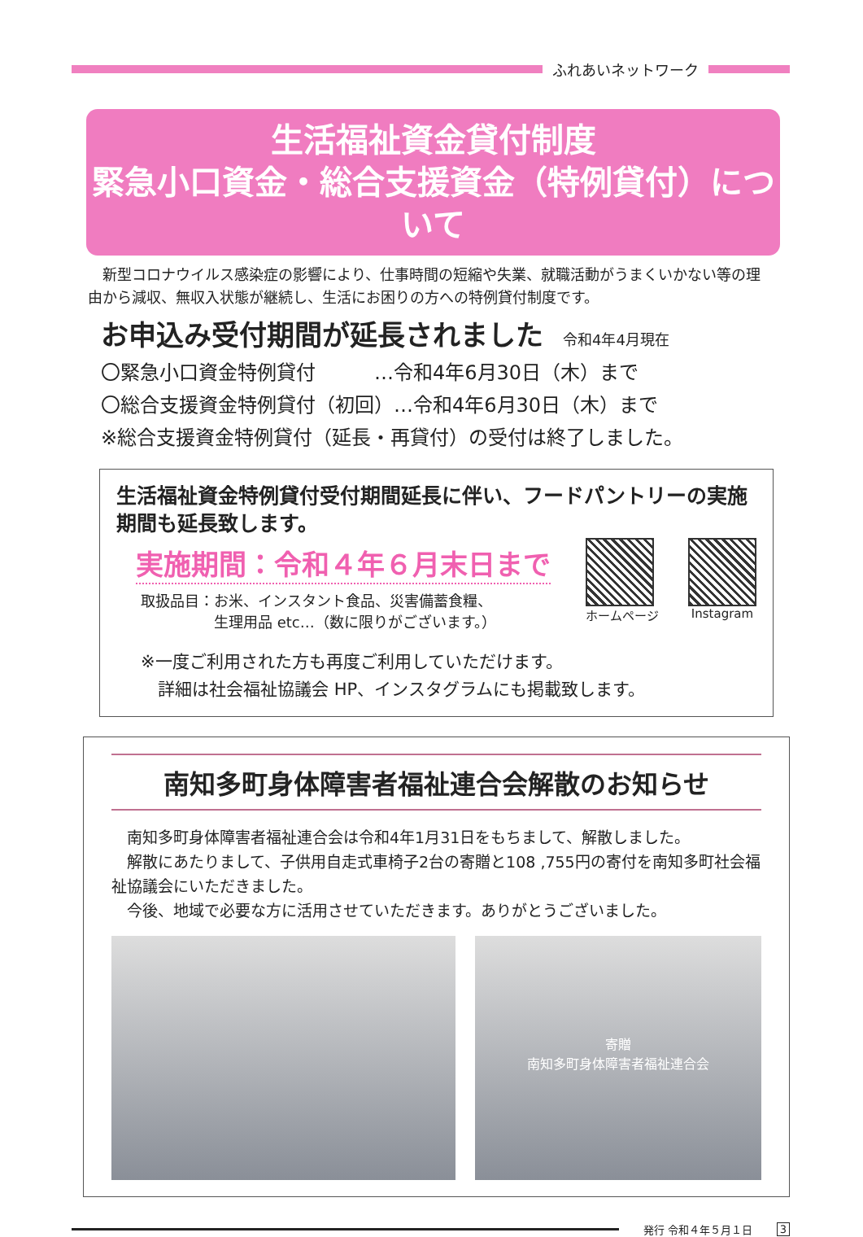ふれあいネットワーク
生活福祉資金貸付制度
緊急小口資金・総合支援資金（特例貸付）について
　新型コロナウイルス感染症の影響により、仕事時間の短縮や失業、就職活動がうまくいかない等の理由から減収、無収入状態が継続し、生活にお困りの方への特例貸付制度です。
お申込み受付期間が延長されました　令和4年4月現在
〇緊急小口資金特例貸付　　　…令和4年6月30日（木）まで
〇総合支援資金特例貸付（初回）…令和4年6月30日（木）まで
※総合支援資金特例貸付（延長・再貸付）の受付は終了しました。
生活福祉資金特例貸付受付期間延長に伴い、フードパントリーの実施期間も延長致します。
実施期間：令和４年６月末日まで
取扱品目：お米、インスタント食品、災害備蓄食糧、
　　　　　生理用品 etc…（数に限りがございます。）
ホームページ Instagram
※一度ご利用された方も再度ご利用していただけます。
　詳細は社会福祉協議会 HP、インスタグラムにも掲載致します。
南知多町身体障害者福祉連合会解散のお知らせ
　南知多町身体障害者福祉連合会は令和4年1月31日をもちまして、解散しました。
　解散にあたりまして、子供用自走式車椅子2台の寄贈と108 ,755円の寄付を南知多町社会福祉協議会にいただきました。
　今後、地域で必要な方に活用させていただきます。ありがとうございました。
寄贈
南知多町身体障害者福祉連合会
発行 令和４年５月１日 3